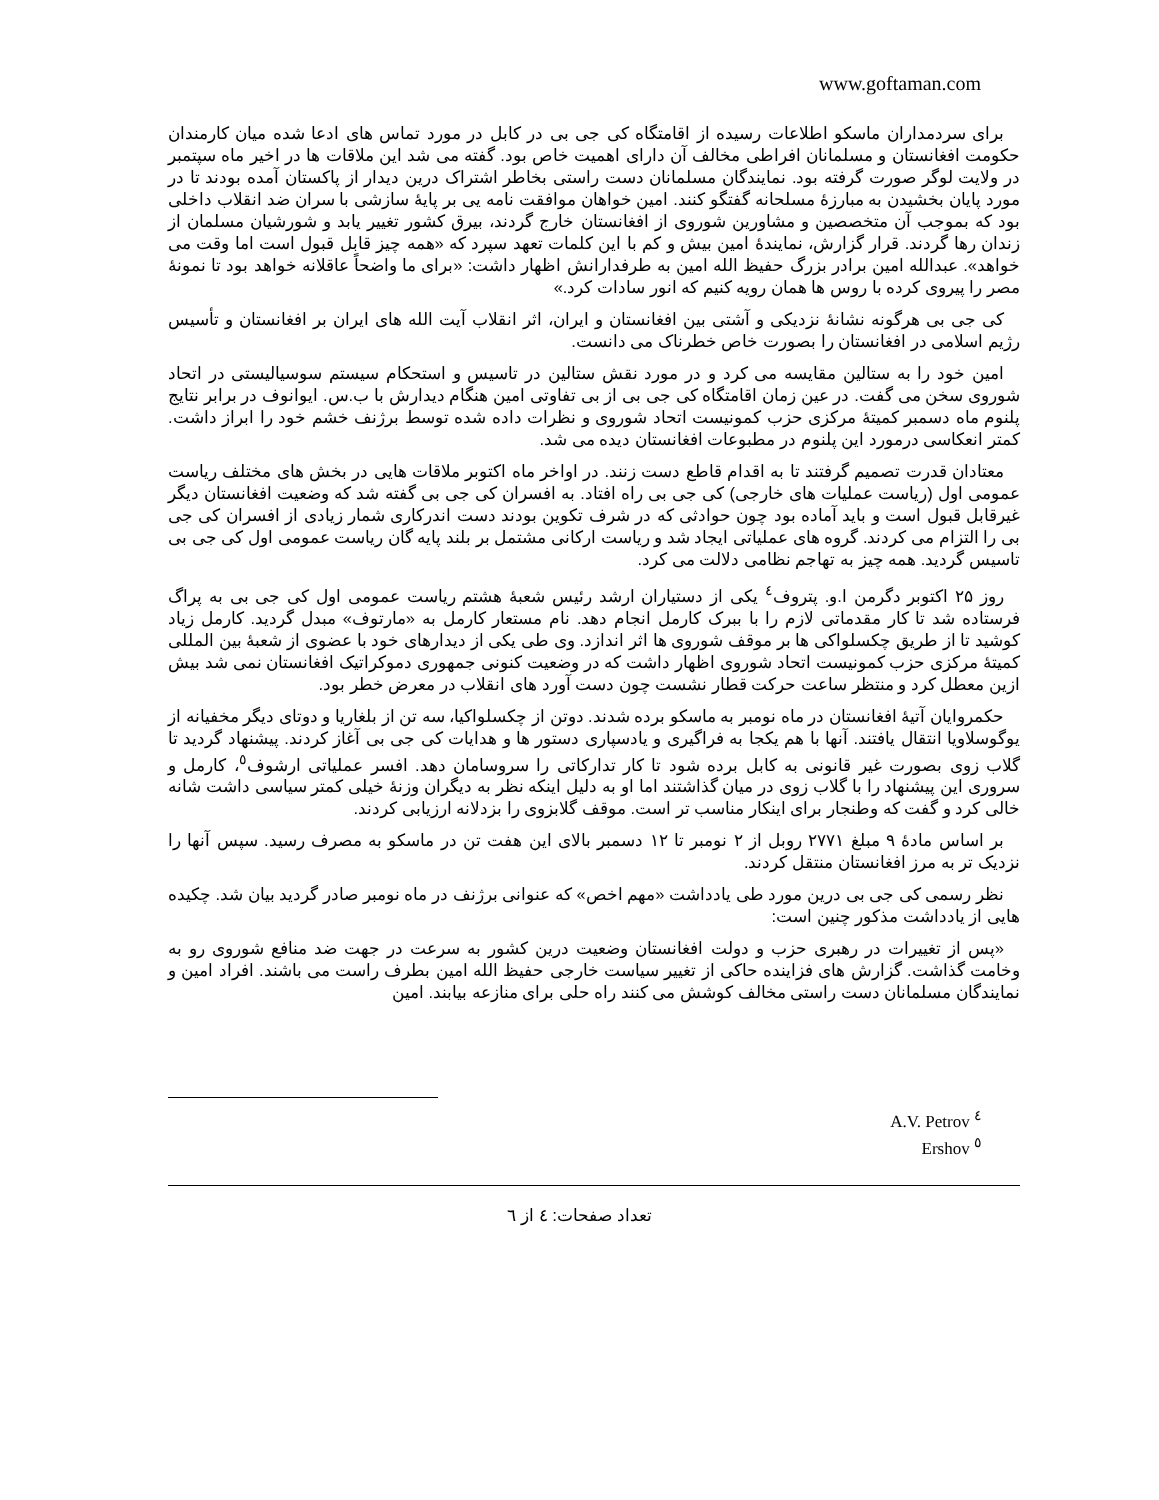www.goftaman.com
برای سردمداران ماسکو اطلاعات رسیده از اقامتگاه کی جی بی در کابل در مورد تماس های ادعا شده میان کارمندان حکومت افغانستان و مسلمانان افراطی مخالف آن دارای اهمیت خاص بود. گفته می شد این ملاقات ها در اخیر ماه سپتمبر در ولایت لوگر صورت گرفته بود. نمایندگان مسلمانان دست راستی بخاطر اشتراک درین دیدار از پاکستان آمده بودند تا در مورد پایان بخشیدن به مبارزهٔ مسلحانه گفتگو کنند. امین خواهان موافقت نامه یی بر پایهٔ سازشی با سران ضد انقلاب داخلی بود که بموجب آن متخصصین و مشاورین شوروی از افغانستان خارج گردند، بیرق کشور تغییر یابد و شورشیان مسلمان از زندان رها گردند. قرار گزارش، نمایندهٔ امین بیش و کم با این کلمات تعهد سپرد که «همه چیز قابل قبول است اما وقت می خواهد». عبدالله امین برادر بزرگ حفیظ الله امین به طرفدارانش اظهار داشت: «برای ما واضحاً عاقلانه خواهد بود تا نمونهٔ مصر را پیروی کرده با روس ها همان رویه کنیم که انور سادات کرد.»
کی جی بی هرگونه نشانهٔ نزدیکی و آشتی بین افغانستان و ایران، اثر انقلاب آیت الله های ایران بر افغانستان و تأسیس رژیم اسلامی در افغانستان را بصورت خاص خطرناک می دانست.
امین خود را به ستالین مقایسه می کرد و در مورد نقش ستالین در تاسیس و استحکام سیستم سوسیالیستی در اتحاد شوروی سخن می گفت. در عین زمان اقامتگاه کی جی بی از بی تفاوتی امین هنگام دیدارش با ب.س. ایوانوف در برابر نتایج پلنوم ماه دسمبر کمیتهٔ مرکزی حزب کمونیست اتحاد شوروی و نظرات داده شده توسط برژنف خشم خود را ابراز داشت. کمتر انعکاسی درمورد این پلنوم در مطبوعات افغانستان دیده می شد.
معتادان قدرت تصمیم گرفتند تا به اقدام قاطع دست زنند. در اواخر ماه اکتوبر ملاقات هایی در بخش های مختلف ریاست عمومی اول (ریاست عملیات های خارجی) کی جی بی راه افتاد. به افسران کی جی بی گفته شد که وضعیت افغانستان دیگر غیرقابل قبول است و باید آماده بود چون حوادثی که در شرف تکوین بودند دست اندرکاری شمار زیادی از افسران کی جی بی را التزام می کردند. گروه های عملیاتی ایجاد شد و ریاست ارکانی مشتمل بر بلند پایه گان ریاست عمومی اول کی جی بی تاسیس گردید. همه چیز به تهاجم نظامی دلالت می کرد.
روز ۲۵ اکتوبر دگرمن ا.و. پتروف<sup>٤</sup> یکی از دستیاران ارشد رئیس شعبهٔ هشتم ریاست عمومی اول کی جی بی به پراگ فرستاده شد تا کار مقدماتی لازم را با ببرک کارمل انجام دهد. نام مستعار کارمل به «مارتوف» مبدل گردید. کارمل زیاد کوشید تا از طریق چکسلواکی ها بر موقف شوروی ها اثر اندازد. وی طی یکی از دیدارهای خود با عضوی از شعبهٔ بین المللی کمیتهٔ مرکزی حزب کمونیست اتحاد شوروی اظهار داشت که در وضعیت کنونی جمهوری دموکراتیک افغانستان نمی شد بیش ازین معطل کرد و منتظر ساعت حرکت قطار نشست چون دست آورد های انقلاب در معرض خطر بود.
حکمروایان آتیهٔ افغانستان در ماه نومبر به ماسکو برده شدند. دوتن از چکسلواکیا، سه تن از بلغاریا و دوتای دیگر مخفیانه از یوگوسلاویا انتقال یافتند. آنها با هم یکجا به فراگیری و یادسپاری دستور ها و هدایات کی جی بی آغاز کردند. پیشنهاد گردید تا گلاب زوی بصورت غیر قانونی به کابل برده شود تا کار تدارکاتی را سروسامان دهد. افسر عملیاتی ارشوف<sup>٥</sup>، کارمل و سروری این پیشنهاد را با گلاب زوی در میان گذاشتند اما او به دلیل اینکه نظر به دیگران وزنهٔ خیلی کمتر سیاسی داشت شانه خالی کرد و گفت که وطنجار برای اینکار مناسب تر است. موقف گلابزوی را بزدلانه ارزیابی کردند.
بر اساس مادهٔ ۹ مبلغ ۲۷۷۱ روبل از ۲ نومبر تا ۱۲ دسمبر بالای این هفت تن در ماسکو به مصرف رسید. سپس آنها را نزدیک تر به مرز افغانستان منتقل کردند.
نظر رسمی کی جی بی درین مورد طی یادداشت «مهم اخص» که عنوانی برژنف در ماه نومبر صادر گردید بیان شد. چکیده هایی از یادداشت مذکور چنین است:
«پس از تغییرات در رهبری حزب و دولت افغانستان وضعیت درین کشور به سرعت در جهت ضد منافع شوروی رو به وخامت گذاشت. گزارش های فزاینده حاکی از تغییر سیاست خارجی حفیظ الله امین بطرف راست می باشند. افراد امین و نمایندگان مسلمانان دست راستی مخالف کوشش می کنند راه حلی برای منازعه بیابند. امین
A.V. Petrov <sup>٤</sup>
Ershov <sup>٥</sup>
تعداد صفحات: ٤ از ٦